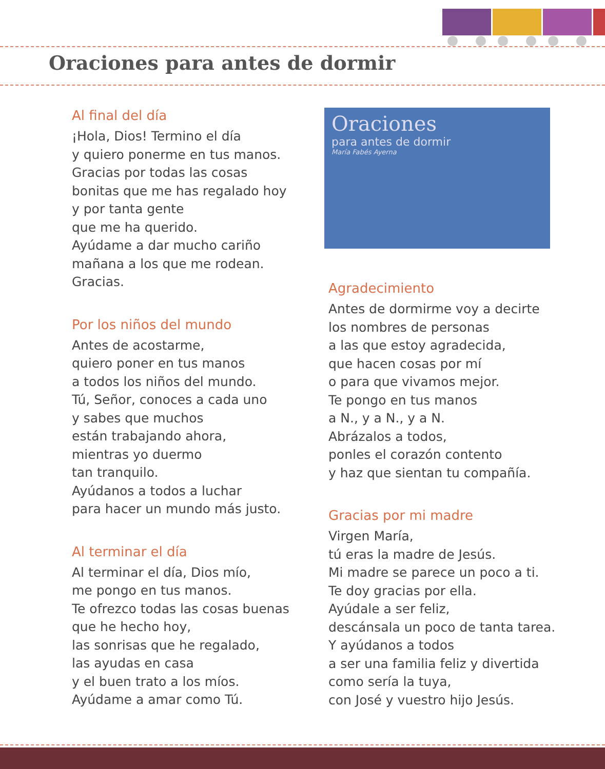Oraciones para antes de dormir
Al final del día
¡Hola, Dios! Termino el día
y quiero ponerme en tus manos.
Gracias por todas las cosas
bonitas que me has regalado hoy
y por tanta gente
que me ha querido.
Ayúdame a dar mucho cariño
mañana a los que me rodean.
Gracias.
Por los niños del mundo
Antes de acostarme,
quiero poner en tus manos
a todos los niños del mundo.
Tú, Señor, conoces a cada uno
y sabes que muchos
están trabajando ahora,
mientras yo duermo
tan tranquilo.
Ayúdanos a todos a luchar
para hacer un mundo más justo.
Al terminar el día
Al terminar el día, Dios mío,
me pongo en tus manos.
Te ofrezco todas las cosas buenas
que he hecho hoy,
las sonrisas que he regalado,
las ayudas en casa
y el buen trato a los míos.
Ayúdame a amar como Tú.
Oraciones
para antes de dormir
María Fabés Ayerna
Agradecimiento
Antes de dormirme voy a decirte
los nombres de personas
a las que estoy agradecida,
que hacen cosas por mí
o para que vivamos mejor.
Te pongo en tus manos
a N., y a N., y a N.
Abrázalos a todos,
ponles el corazón contento
y haz que sientan tu compañía.
Gracias por mi madre
Virgen María,
tú eras la madre de Jesús.
Mi madre se parece un poco a ti.
Te doy gracias por ella.
Ayúdale a ser feliz,
descánsala un poco de tanta tarea.
Y ayúdanos a todos
a ser una familia feliz y divertida
como sería la tuya,
con José y vuestro hijo Jesús.